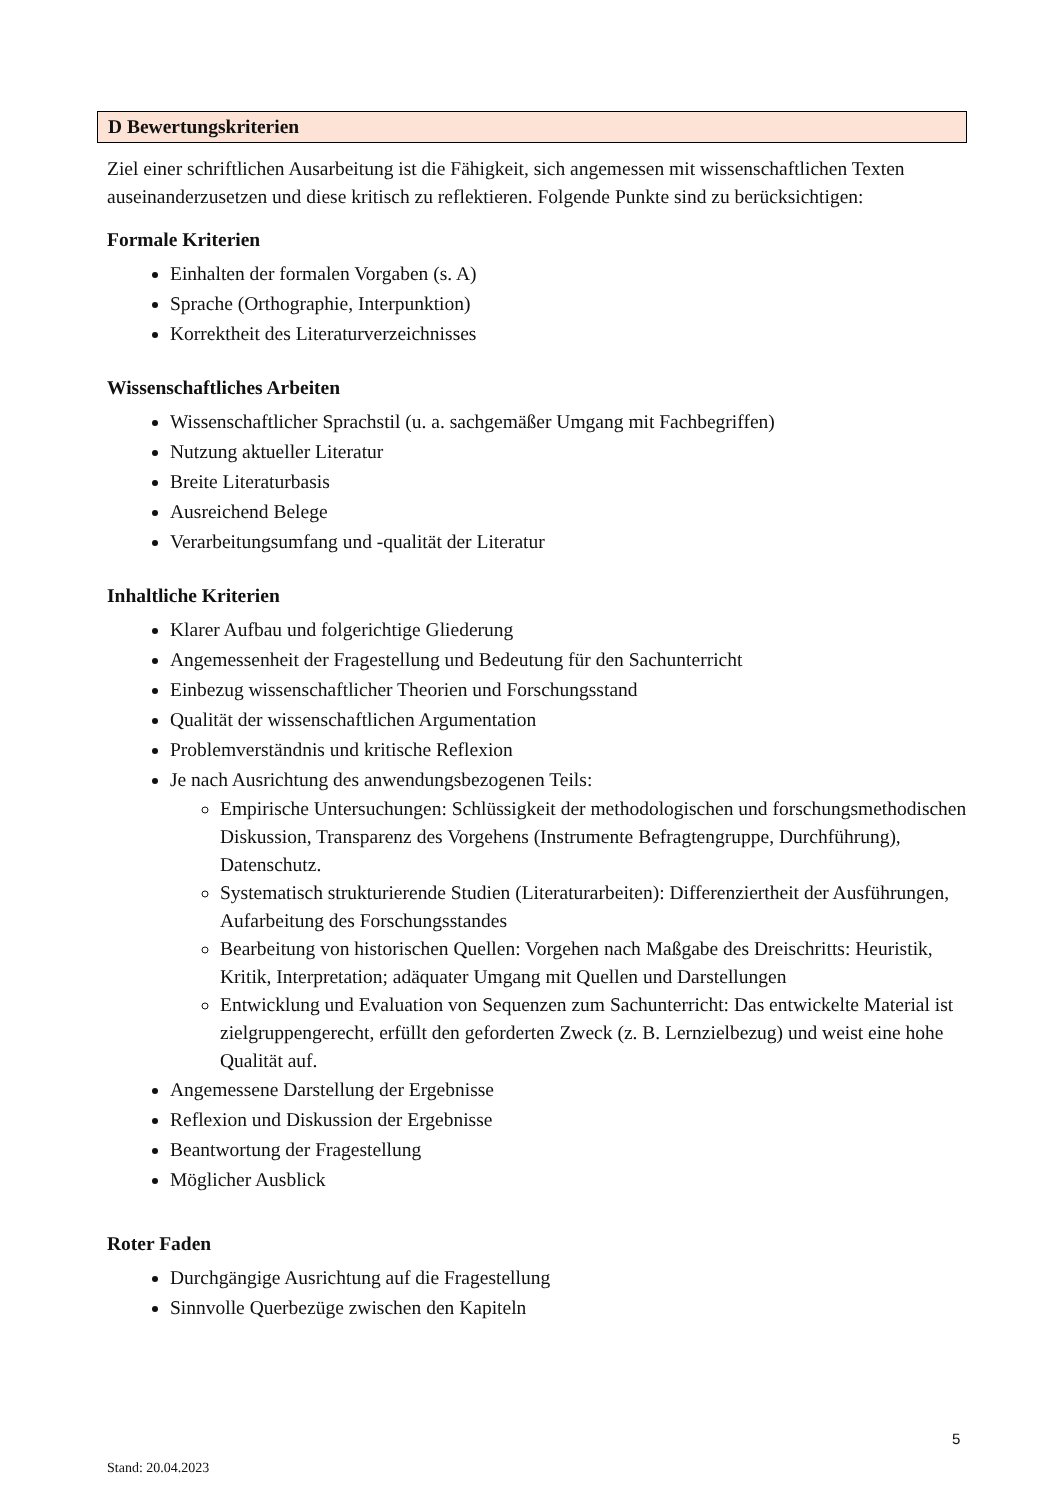D Bewertungskriterien
Ziel einer schriftlichen Ausarbeitung ist die Fähigkeit, sich angemessen mit wissenschaftlichen Texten auseinanderzusetzen und diese kritisch zu reflektieren. Folgende Punkte sind zu berücksichtigen:
Formale Kriterien
Einhalten der formalen Vorgaben (s. A)
Sprache (Orthographie, Interpunktion)
Korrektheit des Literaturverzeichnisses
Wissenschaftliches Arbeiten
Wissenschaftlicher Sprachstil (u. a. sachgemäßer Umgang mit Fachbegriffen)
Nutzung aktueller Literatur
Breite Literaturbasis
Ausreichend Belege
Verarbeitungsumfang und -qualität der Literatur
Inhaltliche Kriterien
Klarer Aufbau und folgerichtige Gliederung
Angemessenheit der Fragestellung und Bedeutung für den Sachunterricht
Einbezug wissenschaftlicher Theorien und Forschungsstand
Qualität der wissenschaftlichen Argumentation
Problemverständnis und kritische Reflexion
Je nach Ausrichtung des anwendungsbezogenen Teils:
Empirische Untersuchungen: Schlüssigkeit der methodologischen und forschungsmethodischen Diskussion, Transparenz des Vorgehens (Instrumente Befragtengruppe, Durchführung), Datenschutz.
Systematisch strukturierende Studien (Literaturarbeiten): Differenziertheit der Ausführungen, Aufarbeitung des Forschungsstandes
Bearbeitung von historischen Quellen: Vorgehen nach Maßgabe des Dreischritts: Heuristik, Kritik, Interpretation; adäquater Umgang mit Quellen und Darstellungen
Entwicklung und Evaluation von Sequenzen zum Sachunterricht: Das entwickelte Material ist zielgruppengerecht, erfüllt den geforderten Zweck (z. B. Lernzielbezug) und weist eine hohe Qualität auf.
Angemessene Darstellung der Ergebnisse
Reflexion und Diskussion der Ergebnisse
Beantwortung der Fragestellung
Möglicher Ausblick
Roter Faden
Durchgängige Ausrichtung auf die Fragestellung
Sinnvolle Querbezüge zwischen den Kapiteln
5
Stand: 20.04.2023